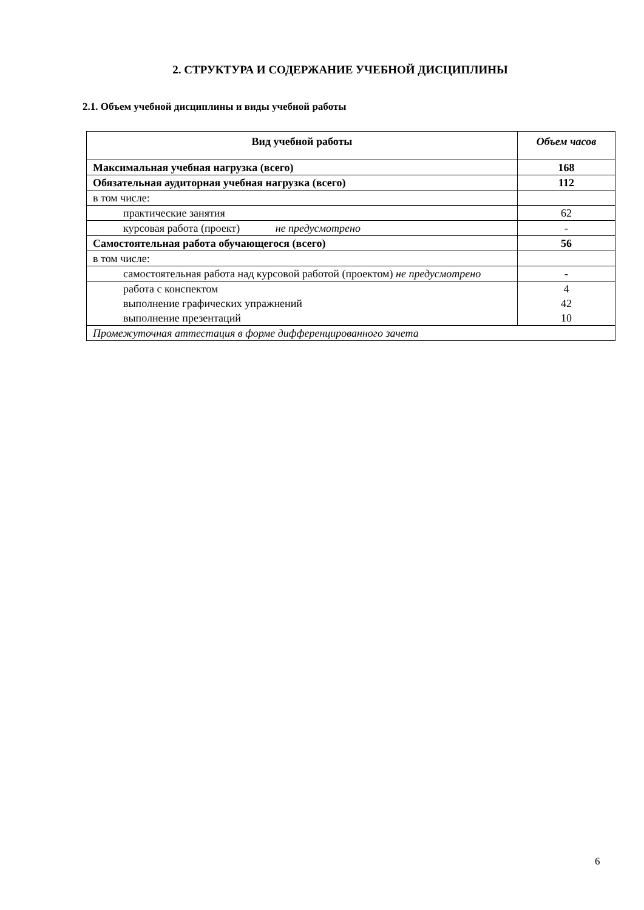2. СТРУКТУРА И СОДЕРЖАНИЕ УЧЕБНОЙ ДИСЦИПЛИНЫ
2.1. Объем учебной дисциплины и виды учебной работы
| Вид учебной работы | Объем часов |
| --- | --- |
| Максимальная учебная нагрузка (всего) | 168 |
| Обязательная аудиторная учебная нагрузка (всего) | 112 |
| в том числе: | |
| практические занятия | 62 |
| курсовая работа (проект) не предусмотрено | - |
| Самостоятельная работа обучающегося (всего) | 56 |
| в том числе: | |
| самостоятельная работа над курсовой работой (проектом) не предусмотрено | - |
| работа с конспектом выполнение графических упражнений выполнение презентаций | 4 42 10 |
| Промежуточная аттестация в форме дифференцированного зачета | |
6